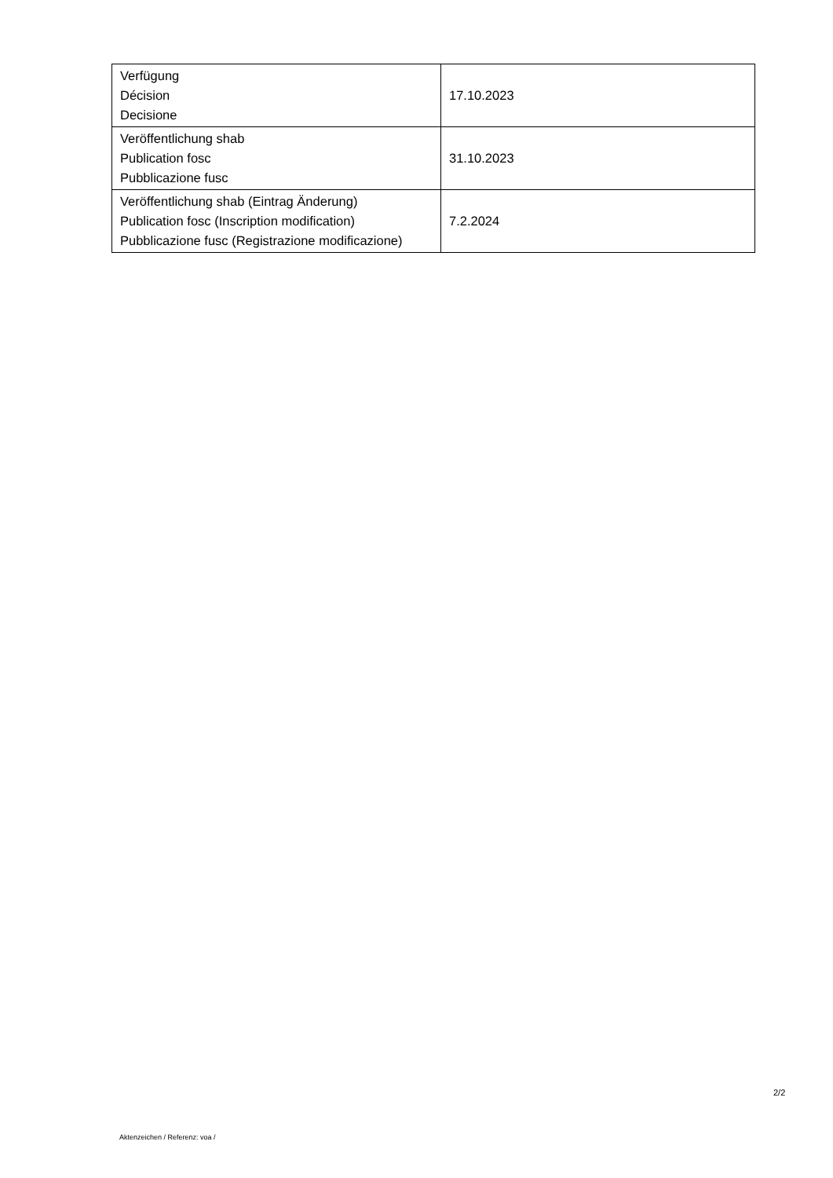| Verfügung Décision Decisione | 17.10.2023 |
| Veröffentlichung shab Publication fosc Pubblicazione fusc | 31.10.2023 |
| Veröffentlichung shab (Eintrag Änderung) Publication fosc (Inscription modification) Pubblicazione fusc (Registrazione modificazione) | 7.2.2024 |
2/2
Aktenzeichen / Referenz: voa /